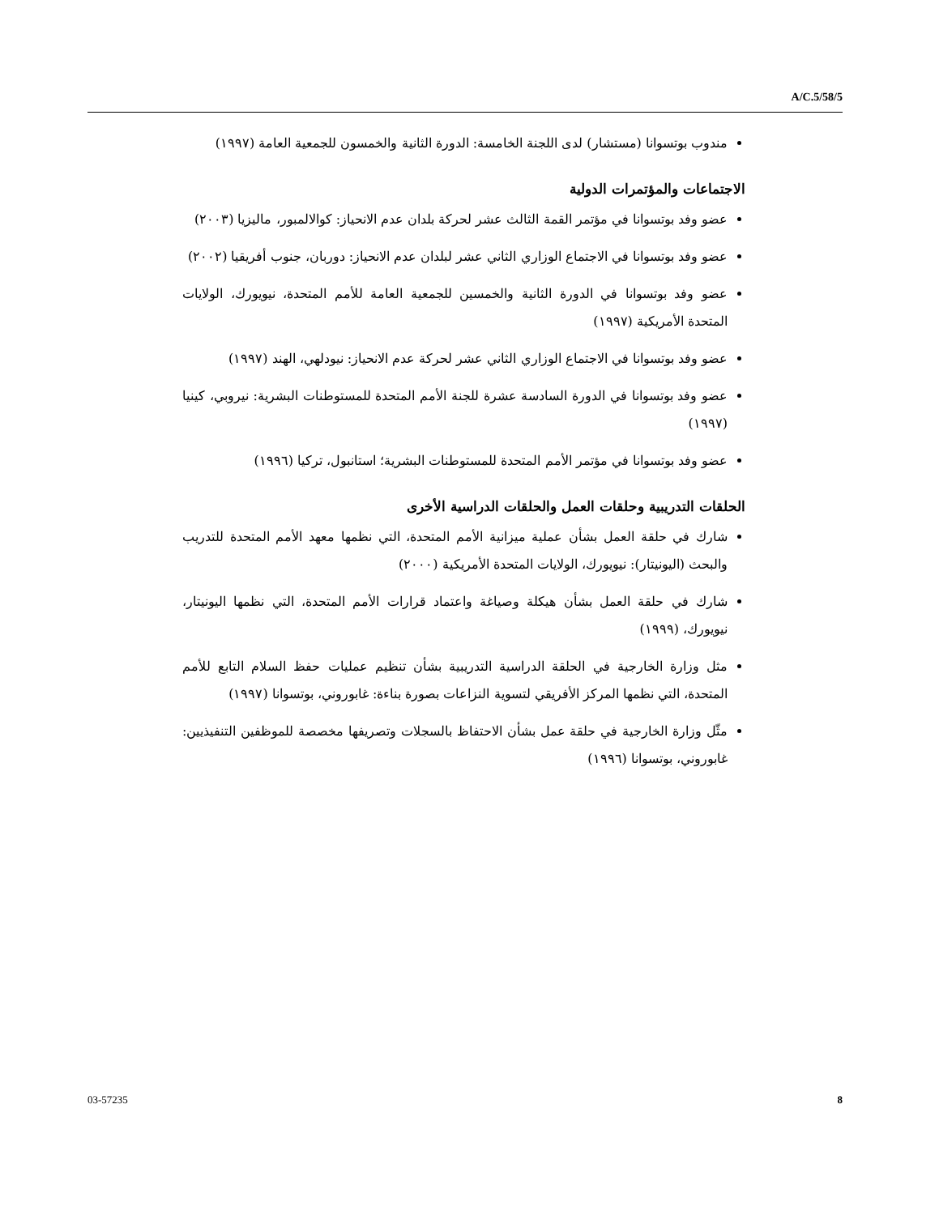A/C.5/58/5
مندوب بوتسوانا (مستشار) لدى اللجنة الخامسة: الدورة الثانية والخمسون للجمعية العامة (١٩٩٧)
الاجتماعات والمؤتمرات الدولية
عضو وفد بوتسوانا في مؤتمر القمة الثالث عشر لحركة بلدان عدم الانحياز: كوالالمبور، ماليزيا (٢٠٠٣)
عضو وفد بوتسوانا في الاجتماع الوزاري الثاني عشر لبلدان عدم الانحياز: دوربان، جنوب أفريقيا (٢٠٠٢)
عضو وفد بوتسوانا في الدورة الثانية والخمسين للجمعية العامة للأمم المتحدة، نيويورك، الولايات المتحدة الأمريكية (١٩٩٧)
عضو وفد بوتسوانا في الاجتماع الوزاري الثاني عشر لحركة عدم الانحياز: نيودلهي، الهند (١٩٩٧)
عضو وفد بوتسوانا في الدورة السادسة عشرة للجنة الأمم المتحدة للمستوطنات البشرية: نيروبي، كينيا (١٩٩٧)
عضو وفد بوتسوانا في مؤتمر الأمم المتحدة للمستوطنات البشرية؛ استانبول، تركيا (١٩٩٦)
الحلقات التدريبية وحلقات العمل والحلقات الدراسية الأخرى
شارك في حلقة العمل بشأن عملية ميزانية الأمم المتحدة، التي نظمها معهد الأمم المتحدة للتدريب والبحث (اليونيتار): نيويورك، الولايات المتحدة الأمريكية (٢٠٠٠)
شارك في حلقة العمل بشأن هيكلة وصياغة واعتماد قرارات الأمم المتحدة، التي نظمها اليونيتار، نيويورك، (١٩٩٩)
مثل وزارة الخارجية في الحلقة الدراسية التدريبية بشأن تنظيم عمليات حفظ السلام التابع للأمم المتحدة، التي نظمها المركز الأفريقي لتسوية النزاعات بصورة بناءة: غابوروني، بوتسوانا (١٩٩٧)
مثّل وزارة الخارجية في حلقة عمل بشأن الاحتفاظ بالسجلات وتصريفها مخصصة للموظفين التنفيذيين: غابوروني، بوتسوانا (١٩٩٦)
03-57235 8